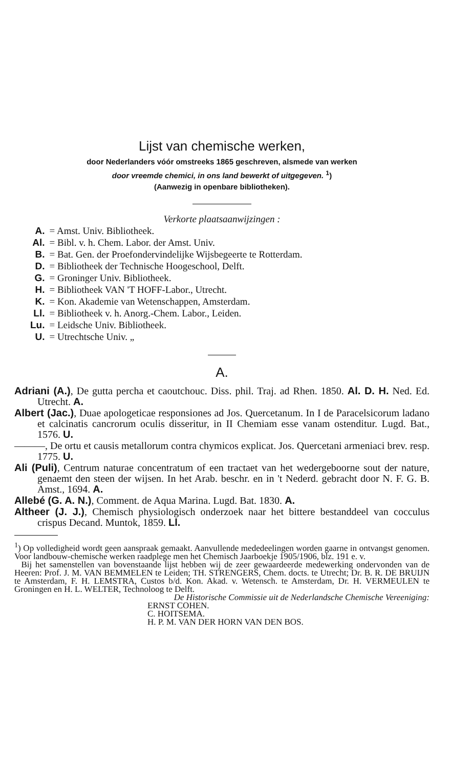Lijst van chemische werken,
door Nederlanders vóór omstreeks 1865 geschreven, alsmede van werken
door vreemde chemici, in ons land bewerkt of uitgegeven. <sup>1</sup>)
(Aanwezig in openbare bibliotheken).
Verkorte plaatsaanwijzingen :
| A. | = Amst. Univ. Bibliotheek. |
| Al. | = Bibl. v. h. Chem. Labor. der Amst. Univ. |
| B. | = Bat. Gen. der Proefondervindelijke Wijsbegeerte te Rotterdam. |
| D. | = Bibliotheek der Technische Hoogeschool, Delft. |
| G. | = Groninger Univ. Bibliotheek. |
| H. | = Bibliotheek VAN 'T HOFF-Labor., Utrecht. |
| K. | = Kon. Akademie van Wetenschappen, Amsterdam. |
| Ll. | = Bibliotheek v. h. Anorg.-Chem. Labor., Leiden. |
| Lu. | = Leidsche Univ. Bibliotheek. |
| U. | = Utrechtsche Univ. „ |
A.
Adriani (A.), De gutta percha et caoutchouc. Diss. phil. Traj. ad Rhen. 1850. Al. D. H. Ned. Ed. Utrecht. A.
Albert (Jac.), Duae apologeticae responsiones ad Jos. Quercetanum. In I de Paracelsicorum ladano et calcinatis cancrorum oculis disseritur, in II Chemiam esse vanam ostenditur. Lugd. Bat., 1576. U.
———, De ortu et causis metallorum contra chymicos explicat. Jos. Quercetani armeniaci brev. resp. 1775. U.
Ali (Puli), Centrum naturae concentratum of een tractaet van het wedergeboorne sout der nature, genaemt den steen der wijsen. In het Arab. beschr. en in 't Nederd. gebracht door N. F. G. B. Amst., 1694. A.
Allebé (G. A. N.), Comment. de Aqua Marina. Lugd. Bat. 1830. A.
Altheer (J. J.), Chemisch physiologisch onderzoek naar het bittere bestanddeel van cocculus crispus Decand. Muntok, 1859. Ll.
<sup>1</sup>) Op volledigheid wordt geen aanspraak gemaakt. Aanvullende mededeelingen worden gaarne in ontvangst genomen. Voor landbouw-chemische werken raadplege men het Chemisch Jaarboekje 1905/1906, blz. 191 e. v.
Bij het samenstellen van bovenstaande lijst hebben wij de zeer gewaardeerde medewerking ondervonden van de Heeren: Prof. J. M. VAN BEMMELEN te Leiden; TH. STRENGERS, Chem. docts. te Utrecht; Dr. B. R. DE BRUIJN te Amsterdam, F. H. LEMSTRA, Custos b/d. Kon. Akad. v. Wetensch. te Amsterdam, Dr. H. VERMEULEN te Groningen en H. L. WELTER, Technoloog te Delft.
De Historische Commissie uit de Nederlandsche Chemische Vereeniging:
ERNST COHEN.
C. HOITSEMA.
H. P. M. VAN DER HORN VAN DEN BOS.